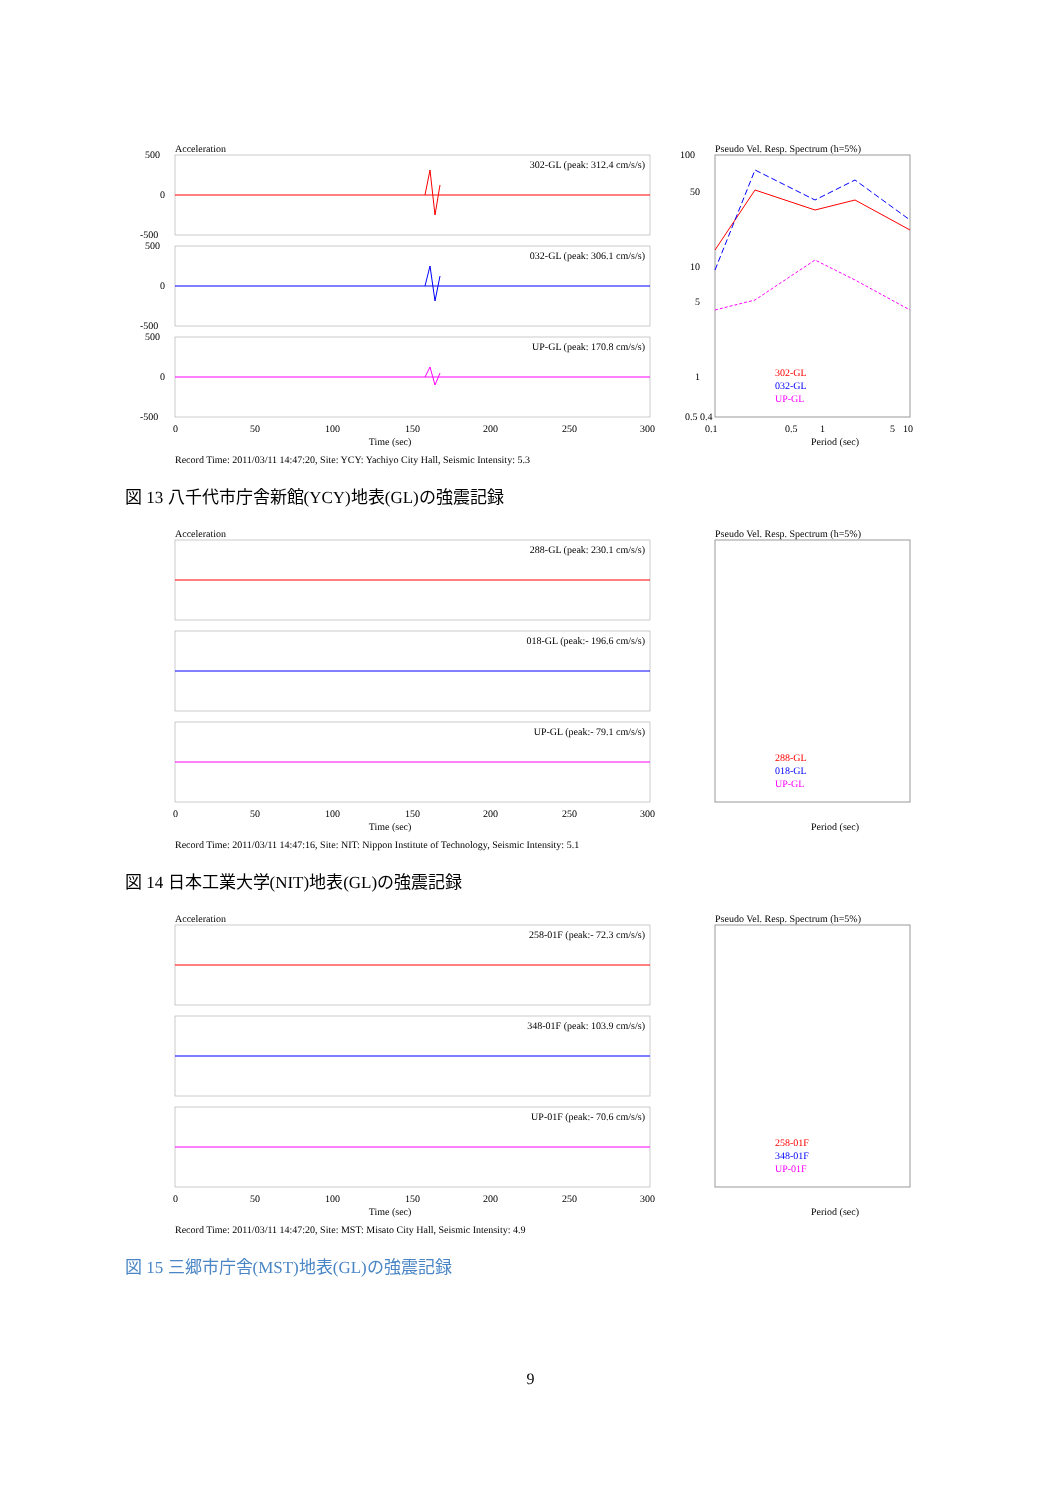Acceleration
302-GL (peak: 312.4 cm/s/s)
032-GL (peak: 306.1 cm/s/s)
UP-GL (peak: 170.8 cm/s/s)
500
0
-500
500
0
-500
500
0
-500
0
50
100
150
200
250
300
Time (sec)
Pseudo Vel. Resp. Spectrum (h=5%)
100
50
10
5
1
0.5 0.4
0.1
0.5
1
5
10
Period (sec)
302-GL
032-GL
UP-GL
Record Time: 2011/03/11 14:47:20, Site: YCY: Yachiyo City Hall, Seismic Intensity: 5.3
図 13 八千代市庁舎新館(YCY)地表(GL)の強震記録
Acceleration
288-GL (peak: 230.1 cm/s/s)
018-GL (peak:- 196.6 cm/s/s)
UP-GL (peak:- 79.1 cm/s/s)
0
50
100
150
200
250
300
Time (sec)
Pseudo Vel. Resp. Spectrum (h=5%)
288-GL
018-GL
UP-GL
Period (sec)
Record Time: 2011/03/11 14:47:16, Site: NIT: Nippon Institute of Technology, Seismic Intensity: 5.1
図 14 日本工業大学(NIT)地表(GL)の強震記録
Acceleration
258-01F (peak:- 72.3 cm/s/s)
348-01F (peak: 103.9 cm/s/s)
UP-01F (peak:- 70.6 cm/s/s)
0
50
100
150
200
250
300
Time (sec)
Pseudo Vel. Resp. Spectrum (h=5%)
258-01F
348-01F
UP-01F
Period (sec)
Record Time: 2011/03/11 14:47:20, Site: MST: Misato City Hall, Seismic Intensity: 4.9
図 15 三郷市庁舎(MST)地表(GL)の強震記録
9